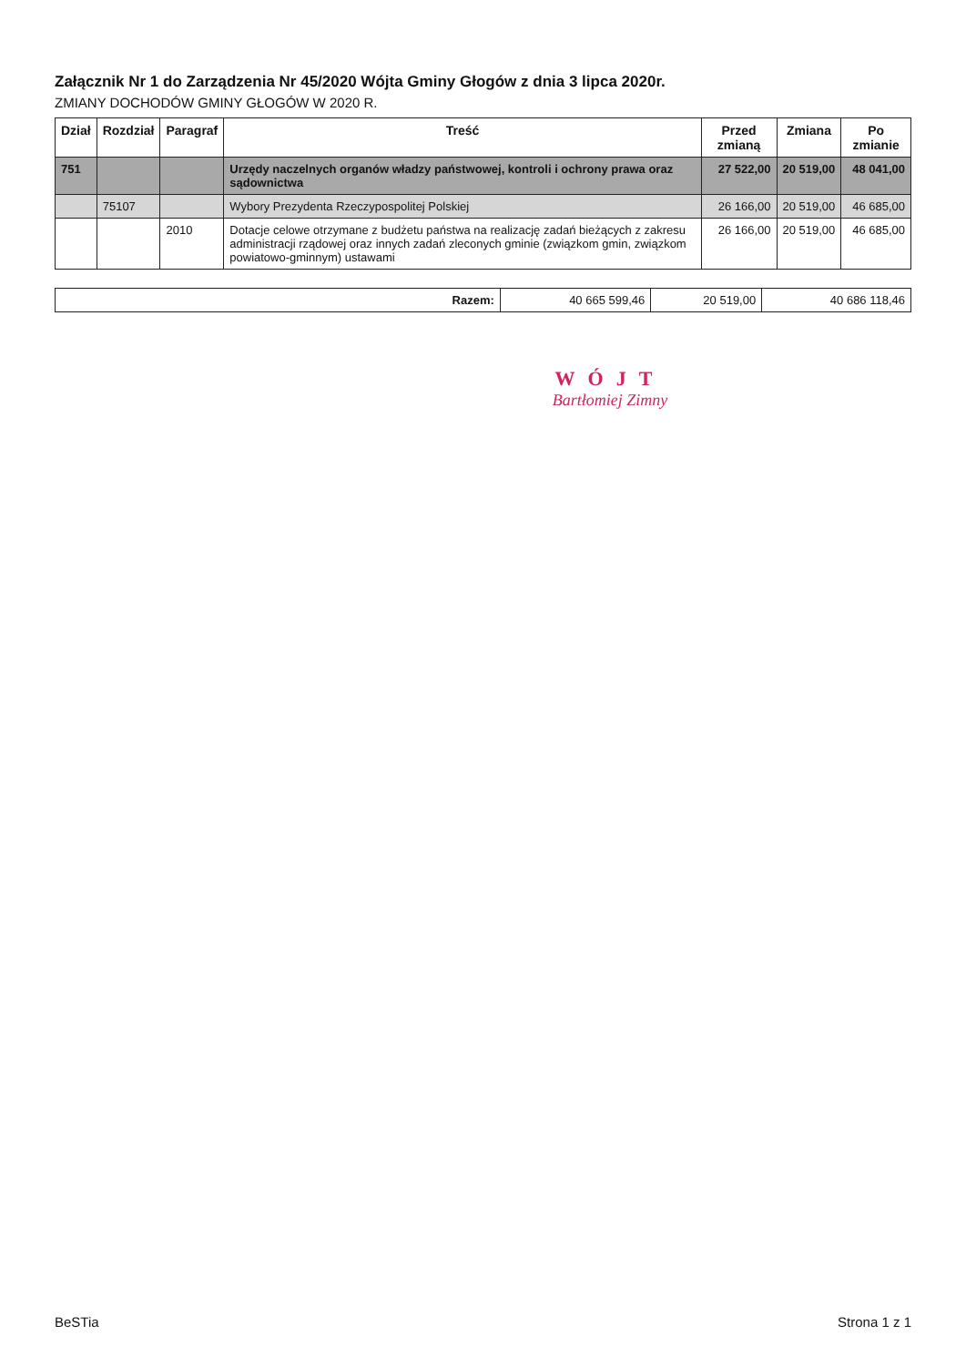Załącznik Nr 1 do Zarządzenia Nr 45/2020 Wójta Gminy Głogów z dnia 3 lipca 2020r.
ZMIANY DOCHODÓW GMINY GŁOGÓW W 2020 R.
| Dział | Rozdział | Paragraf | Treść | Przed zmianą | Zmiana | Po zmianie |
| --- | --- | --- | --- | --- | --- | --- |
| 751 | | | Urzędy naczelnych organów władzy państwowej, kontroli i ochrony prawa oraz sądownictwa | 27 522,00 | 20 519,00 | 48 041,00 |
| | 75107 | | Wybory Prezydenta Rzeczypospolitej Polskiej | 26 166,00 | 20 519,00 | 46 685,00 |
| | | 2010 | Dotacje celowe otrzymane z budżetu państwa na realizację zadań bieżących z zakresu administracji rządowej oraz innych zadań zleconych gminie (związkom gmin, związkom powiatowo-gminnym) ustawami | 26 166,00 | 20 519,00 | 46 685,00 |
| Razem: | 40 665 599,46 | 20 519,00 | 40 686 118,46 |
WÓJT
Bartłomiej Zimny
BeSTia Strona 1 z 1